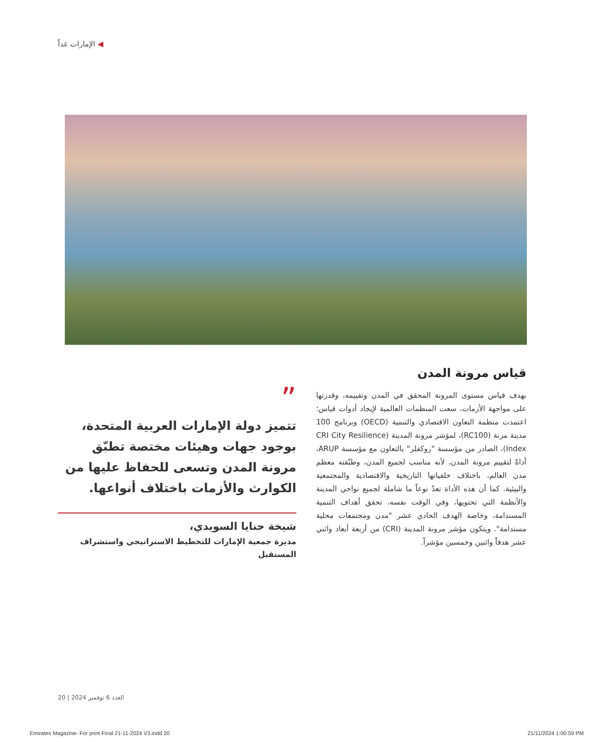◀ الإمارات غداً
قياس مرونة المدن
بهدف قياس مستوى المرونة المحقق في المدن وتقييمه، وقدرتها على مواجهة الأزمات، سعت المنظمات العالمية لإيجاد أدوات قياس؛ اعتمدت منظمة التعاون الاقتصادي والتنمية (OECD) وبرنامج 100 مدينة مرنة (RC100)، لمؤشر مرونة المدينة (CRI City Resilience Index)، الصادر من مؤسسة "روكفلر" بالتعاون مع مؤسسة ARUP، أداةً لتقييم مرونة المدن، لأنه مناسب لجميع المدن، وطبّقته معظم مدن العالم، باختلاف خلفياتها التاريخية والاقتصادية والمجتمعية والبيئية. كما أن هذه الأداة تعدّ نوعاً ما شاملة لجميع نواحي المدينة والأنظمة التي تحتويها، وفي الوقت نفسه، تحقق أهداف التنمية المستدامة، وخاصة الهدف الحادي عشر "مدن ومجتمعات محلية مستدامة". ويتكون مؤشر مرونة المدينة (CRI) من أربعة أبعاد واثني عشر هدفاً واثنين وخمسين مؤشراً.
”
تتميز دولة الإمارات العربية المتحدة، بوجود جهات وهيئات مختصة تطبّق مرونة المدن وتسعى للحفاظ عليها من الكوارث والأزمات باختلاف أنواعها.
شيخة حنايا السويدي،
مديرة جمعية الإمارات للتخطيط الاستراتيجي واستشراف المستقبل
20 | العدد 6 نوفمبر 2024
Emirates Magazine- For print Final 21-11-2024 V3.indd 20 21/11/2024 1:00:59 PM